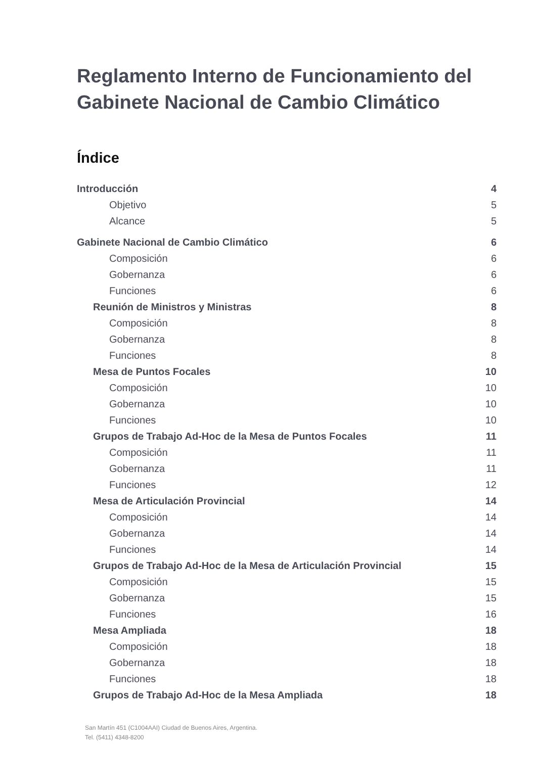Reglamento Interno de Funcionamiento del Gabinete Nacional de Cambio Climático
Índice
Introducción 4
Objetivo 5
Alcance 5
Gabinete Nacional de Cambio Climático 6
Composición 6
Gobernanza 6
Funciones 6
Reunión de Ministros y Ministras 8
Composición 8
Gobernanza 8
Funciones 8
Mesa de Puntos Focales 10
Composición 10
Gobernanza 10
Funciones 10
Grupos de Trabajo Ad-Hoc de la Mesa de Puntos Focales 11
Composición 11
Gobernanza 11
Funciones 12
Mesa de Articulación Provincial 14
Composición 14
Gobernanza 14
Funciones 14
Grupos de Trabajo Ad-Hoc de la Mesa de Articulación Provincial 15
Composición 15
Gobernanza 15
Funciones 16
Mesa Ampliada 18
Composición 18
Gobernanza 18
Funciones 18
Grupos de Trabajo Ad-Hoc de la Mesa Ampliada 18
San Martín 451 (C1004AAI) Ciudad de Buenos Aires, Argentina.
Tel. (5411) 4348-8200